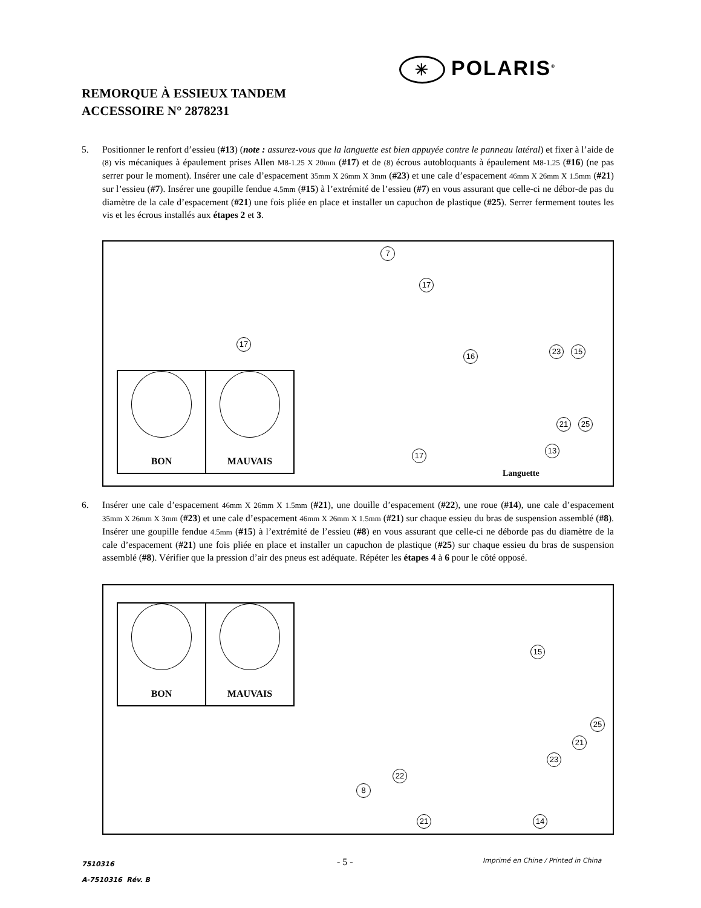✳ POLARIS<sup>®</sup>
REMORQUE À ESSIEUX TANDEM
ACCESSOIRE N° 2878231
5. Positionner le renfort d’essieu (#13) (note : assurez-vous que la languette est bien appuyée contre le panneau latéral) et fixer à l’aide de (8) vis mécaniques à épaulement prises Allen M8-1.25 X 20mm (#17) et de (8) écrous autobloquants à épaulement M8-1.25 (#16) (ne pas serrer pour le moment). Insérer une cale d’espacement 35mm X 26mm X 3mm (#23) et une cale d’espacement 46mm X 26mm X 1.5mm (#21) sur l’essieu (#7). Insérer une goupille fendue 4.5mm (#15) à l’extrémité de l’essieu (#7) en vous assurant que celle-ci ne débor-de pas du diamètre de la cale d’espacement (#21) une fois pliée en place et installer un capuchon de plastique (#25). Serrer fermement toutes les vis et les écrous installés aux étapes 2 et 3.
BON MAUVAIS
7
17
17
16
23 15
21 25
17
13
Languette
6. Insérer une cale d’espacement 46mm X 26mm X 1.5mm (#21), une douille d’espacement (#22), une roue (#14), une cale d’espacement 35mm X 26mm X 3mm (#23) et une cale d’espacement 46mm X 26mm X 1.5mm (#21) sur chaque essieu du bras de suspension assemblé (#8). Insérer une goupille fendue 4.5mm (#15) à l’extrémité de l’essieu (#8) en vous assurant que celle-ci ne déborde pas du diamètre de la cale d’espacement (#21) une fois pliée en place et installer un capuchon de plastique (#25) sur chaque essieu du bras de suspension assemblé (#8). Vérifier que la pression d’air des pneus est adéquate. Répéter les étapes 4 à 6 pour le côté opposé.
BON MAUVAIS
15
25
21
23
22
8
21 14
7510316
A-7510316 Rév. B
- 5 -
Imprimé en Chine / Printed in China